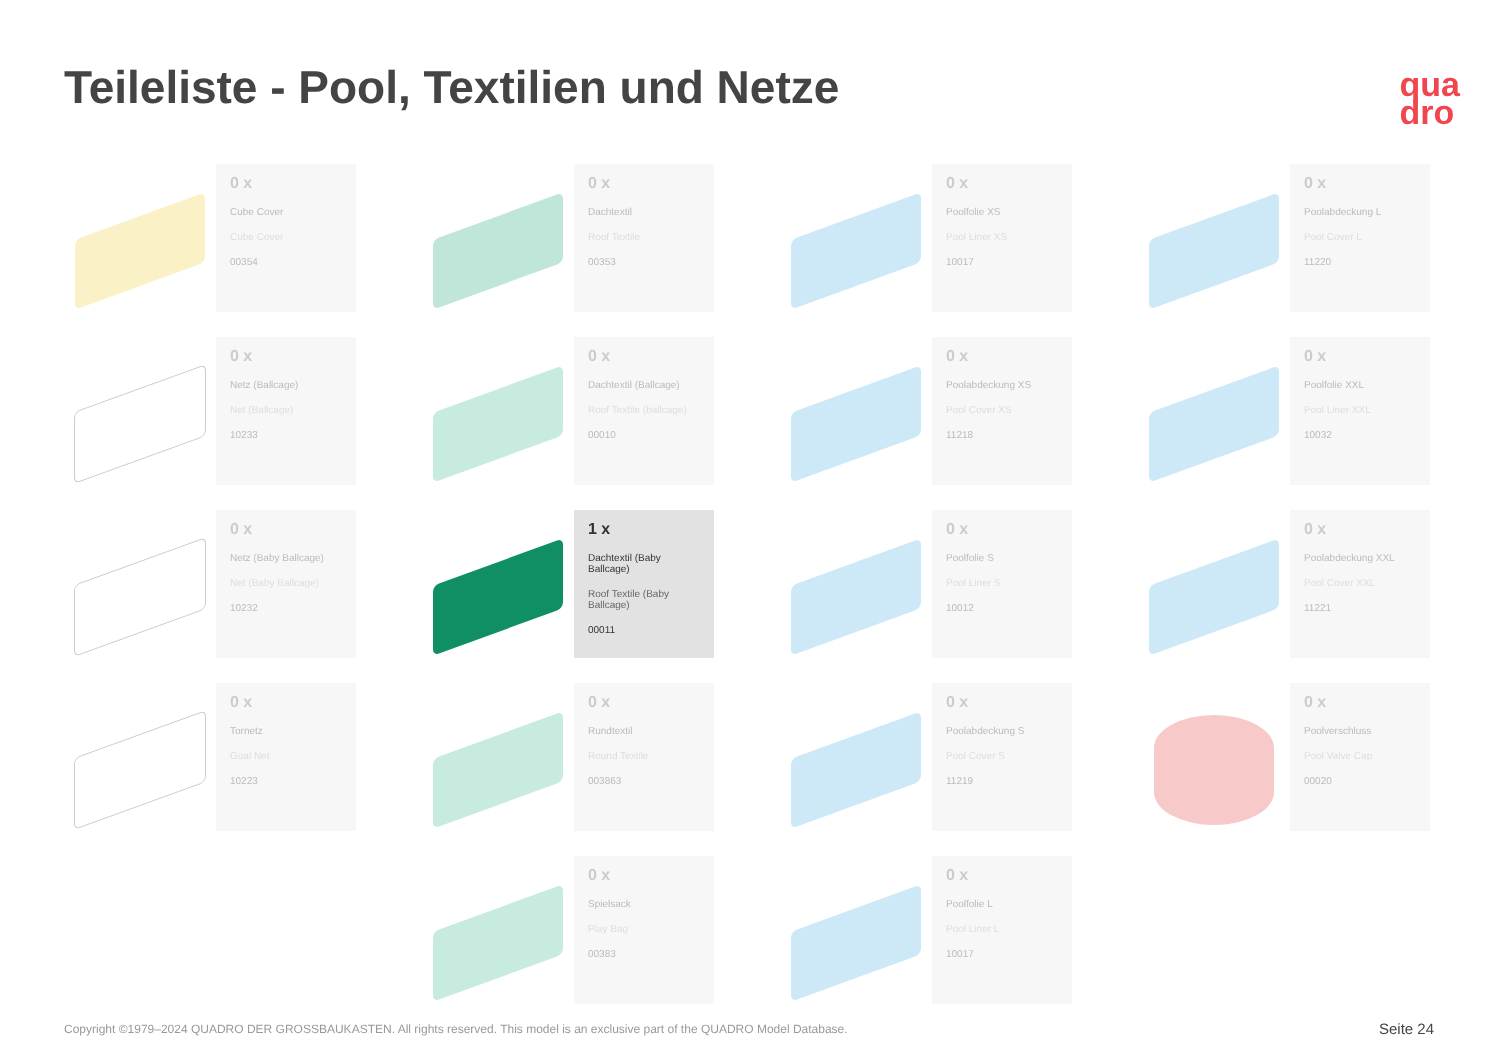Teileliste - Pool, Textilien und Netze
qua
dro
0 x
Cube Cover
Cube Cover
00354
0 x
Dachtextil
Roof Textile
00353
0 x
Poolfolie XS
Pool Liner XS
10017
0 x
Poolabdeckung L
Pool Cover L
11220
0 x
Netz (Ballcage)
Net (Ballcage)
10233
0 x
Dachtextil (Ballcage)
Roof Textile (ballcage)
00010
0 x
Poolabdeckung XS
Pool Cover XS
11218
0 x
Poolfolie XXL
Pool Liner XXL
10032
0 x
Netz (Baby Ballcage)
Net (Baby Ballcage)
10232
1 x
Dachtextil (Baby Ballcage)
Roof Textile (Baby Ballcage)
00011
0 x
Poolfolie S
Pool Liner S
10012
0 x
Poolabdeckung XXL
Pool Cover XXL
11221
0 x
Tornetz
Goal Net
10223
0 x
Rundtextil
Round Textile
003863
0 x
Poolabdeckung S
Pool Cover S
11219
0 x
Poolverschluss
Pool Valve Cap
00020
0 x
Spielsack
Play Bag
00383
0 x
Poolfolie L
Pool Liner L
10017
Copyright ©1979–2024 QUADRO DER GROSSBAUKASTEN. All rights reserved. This model is an exclusive part of the QUADRO Model Database.
Seite 24